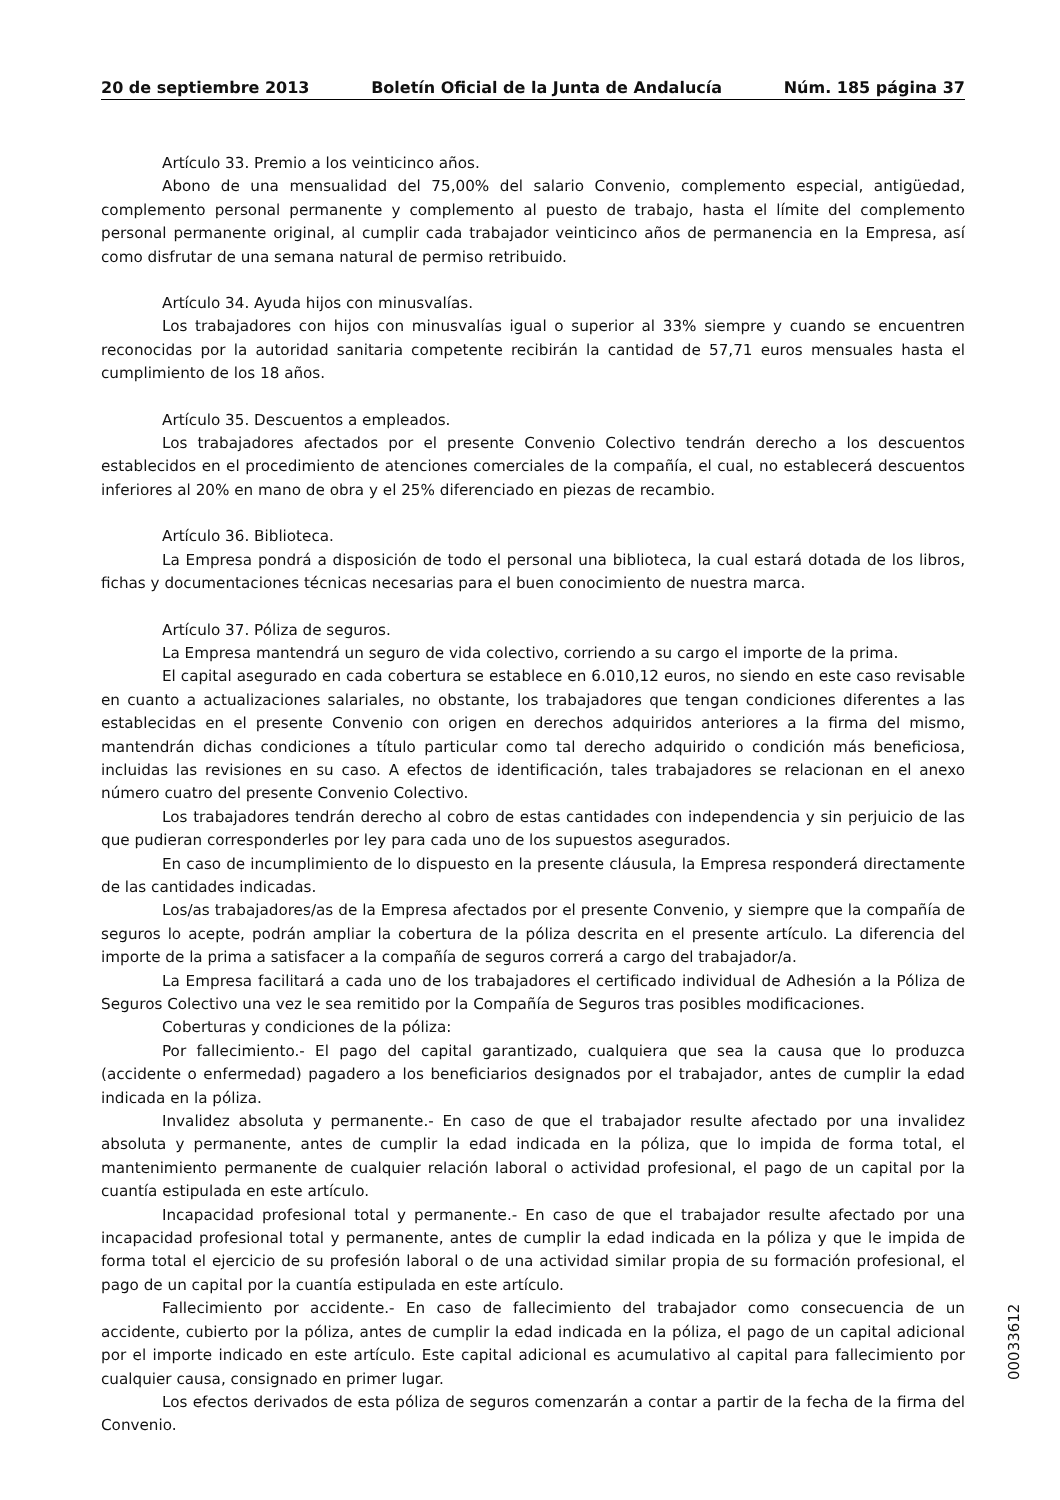20 de septiembre 2013 Boletín Oficial de la Junta de Andalucía Núm. 185 página 37
Artículo 33. Premio a los veinticinco años.
Abono de una mensualidad del 75,00% del salario Convenio, complemento especial, antigüedad, complemento personal permanente y complemento al puesto de trabajo, hasta el límite del complemento personal permanente original, al cumplir cada trabajador veinticinco años de permanencia en la Empresa, así como disfrutar de una semana natural de permiso retribuido.
Artículo 34. Ayuda hijos con minusvalías.
Los trabajadores con hijos con minusvalías igual o superior al 33% siempre y cuando se encuentren reconocidas por la autoridad sanitaria competente recibirán la cantidad de 57,71 euros mensuales hasta el cumplimiento de los 18 años.
Artículo 35. Descuentos a empleados.
Los trabajadores afectados por el presente Convenio Colectivo tendrán derecho a los descuentos establecidos en el procedimiento de atenciones comerciales de la compañía, el cual, no establecerá descuentos inferiores al 20% en mano de obra y el 25% diferenciado en piezas de recambio.
Artículo 36. Biblioteca.
La Empresa pondrá a disposición de todo el personal una biblioteca, la cual estará dotada de los libros, fichas y documentaciones técnicas necesarias para el buen conocimiento de nuestra marca.
Artículo 37. Póliza de seguros.
La Empresa mantendrá un seguro de vida colectivo, corriendo a su cargo el importe de la prima.
El capital asegurado en cada cobertura se establece en 6.010,12 euros, no siendo en este caso revisable en cuanto a actualizaciones salariales, no obstante, los trabajadores que tengan condiciones diferentes a las establecidas en el presente Convenio con origen en derechos adquiridos anteriores a la firma del mismo, mantendrán dichas condiciones a título particular como tal derecho adquirido o condición más beneficiosa, incluidas las revisiones en su caso. A efectos de identificación, tales trabajadores se relacionan en el anexo número cuatro del presente Convenio Colectivo.
Los trabajadores tendrán derecho al cobro de estas cantidades con independencia y sin perjuicio de las que pudieran corresponderles por ley para cada uno de los supuestos asegurados.
En caso de incumplimiento de lo dispuesto en la presente cláusula, la Empresa responderá directamente de las cantidades indicadas.
Los/as trabajadores/as de la Empresa afectados por el presente Convenio, y siempre que la compañía de seguros lo acepte, podrán ampliar la cobertura de la póliza descrita en el presente artículo. La diferencia del importe de la prima a satisfacer a la compañía de seguros correrá a cargo del trabajador/a.
La Empresa facilitará a cada uno de los trabajadores el certificado individual de Adhesión a la Póliza de Seguros Colectivo una vez le sea remitido por la Compañía de Seguros tras posibles modificaciones.
Coberturas y condiciones de la póliza:
Por fallecimiento.- El pago del capital garantizado, cualquiera que sea la causa que lo produzca (accidente o enfermedad) pagadero a los beneficiarios designados por el trabajador, antes de cumplir la edad indicada en la póliza.
Invalidez absoluta y permanente.- En caso de que el trabajador resulte afectado por una invalidez absoluta y permanente, antes de cumplir la edad indicada en la póliza, que lo impida de forma total, el mantenimiento permanente de cualquier relación laboral o actividad profesional, el pago de un capital por la cuantía estipulada en este artículo.
Incapacidad profesional total y permanente.- En caso de que el trabajador resulte afectado por una incapacidad profesional total y permanente, antes de cumplir la edad indicada en la póliza y que le impida de forma total el ejercicio de su profesión laboral o de una actividad similar propia de su formación profesional, el pago de un capital por la cuantía estipulada en este artículo.
Fallecimiento por accidente.- En caso de fallecimiento del trabajador como consecuencia de un accidente, cubierto por la póliza, antes de cumplir la edad indicada en la póliza, el pago de un capital adicional por el importe indicado en este artículo. Este capital adicional es acumulativo al capital para fallecimiento por cualquier causa, consignado en primer lugar.
Los efectos derivados de esta póliza de seguros comenzarán a contar a partir de la fecha de la firma del Convenio.
00033612